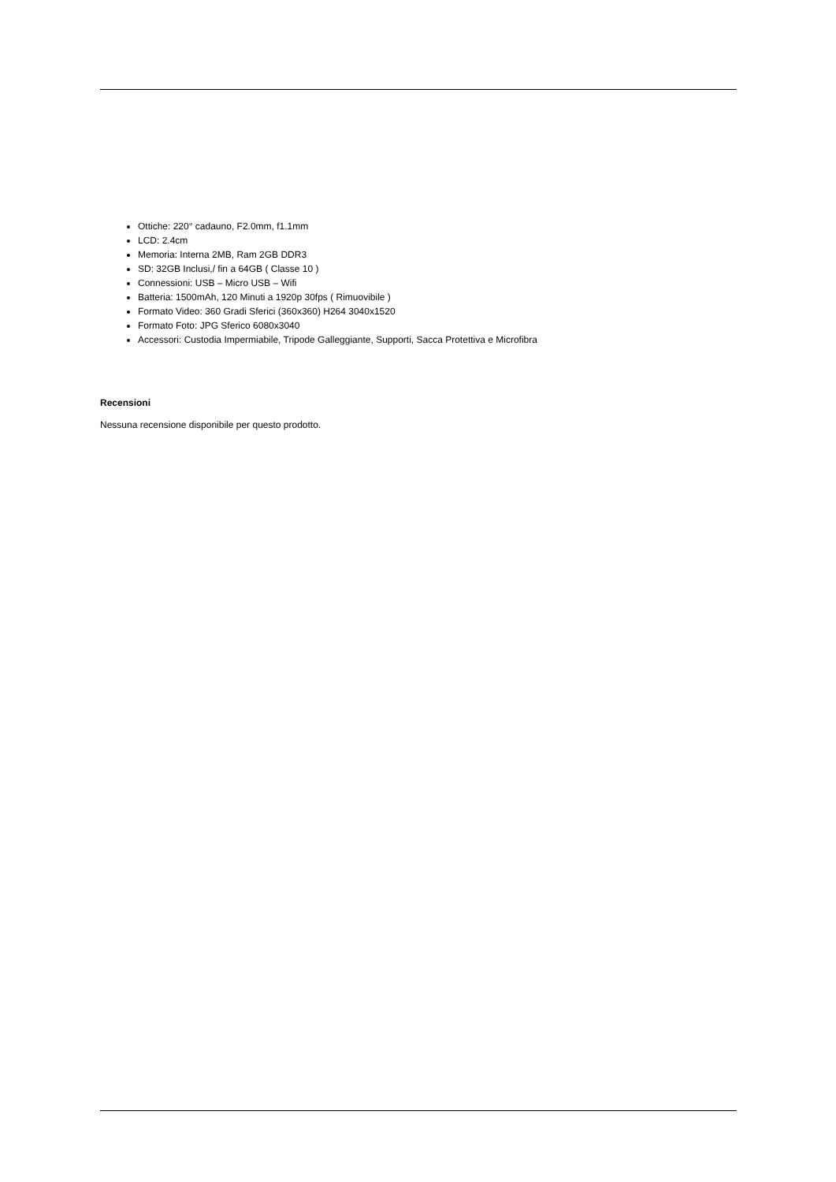Ottiche: 220° cadauno, F2.0mm, f1.1mm
LCD: 2.4cm
Memoria: Interna 2MB, Ram 2GB DDR3
SD: 32GB Inclusi,/ fin a 64GB ( Classe 10 )
Connessioni: USB – Micro USB – Wifi
Batteria: 1500mAh, 120 Minuti a 1920p 30fps ( Rimuovibile )
Formato Video: 360 Gradi Sferici (360x360) H264 3040x1520
Formato Foto: JPG Sferico 6080x3040
Accessori: Custodia Impermiabile, Tripode Galleggiante, Supporti, Sacca Protettiva e Microfibra
Recensioni
Nessuna recensione disponibile per questo prodotto.